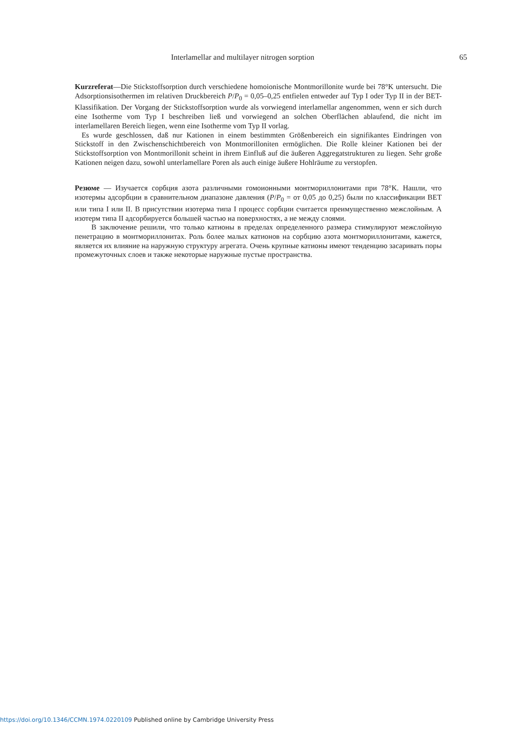Interlamellar and multilayer nitrogen sorption 65
Kurzreferat—Die Stickstoffsorption durch verschiedene homoionische Montmorillonite wurde bei 78°K untersucht. Die Adsorptionsisothermen im relativen Druckbereich P/P<sub>0</sub> = 0,05–0,25 entfielen entweder auf Typ I oder Typ II in der BET-Klassifikation. Der Vorgang der Stickstoffsorption wurde als vorwiegend interlamellar angenommen, wenn er sich durch eine Isotherme vom Typ I beschreiben ließ und vorwiegend an solchen Oberflächen ablaufend, die nicht im interlamellaren Bereich liegen, wenn eine Isotherme vom Typ II vorlag.
Es wurde geschlossen, daß nur Kationen in einem bestimmten Größenbereich ein signifikantes Eindringen von Stickstoff in den Zwischenschichtbereich von Montmorilloniten ermöglichen. Die Rolle kleiner Kationen bei der Stickstoffsorption von Montmorillonit scheint in ihrem Einfluß auf die äußeren Aggregatstrukturen zu liegen. Sehr große Kationen neigen dazu, sowohl unterlamellare Poren als auch einige äußere Hohlräume zu verstopfen.
Резюме — Изучается сорбция азота различными гомоионными монтмориллонитами при 78°K. Нашли, что изотермы адсорбции в сравнительном диапазоне давления (P/P<sub>0</sub> = от 0,05 до 0,25) были по классификации BET или типа I или II. В присутствии изотерма типа I процесс сорбции считается преимущественно межслойным. А изотерм типа II адсорбируется большей частью на поверхностях, а не между слоями.
В заключение решили, что только катионы в пределах определенного размера стимулируют межслойную пенетрацию в монтмориллонитах. Роль более малых катионов на сорбцию азота монтмориллонитами, кажется, является их влияние на наружную структуру агрегата. Очень крупные катионы имеют тенденцию засаривать поры промежуточных слоев и также некоторые наружные пустые пространства.
https://doi.org/10.1346/CCMN.1974.0220109 Published online by Cambridge University Press